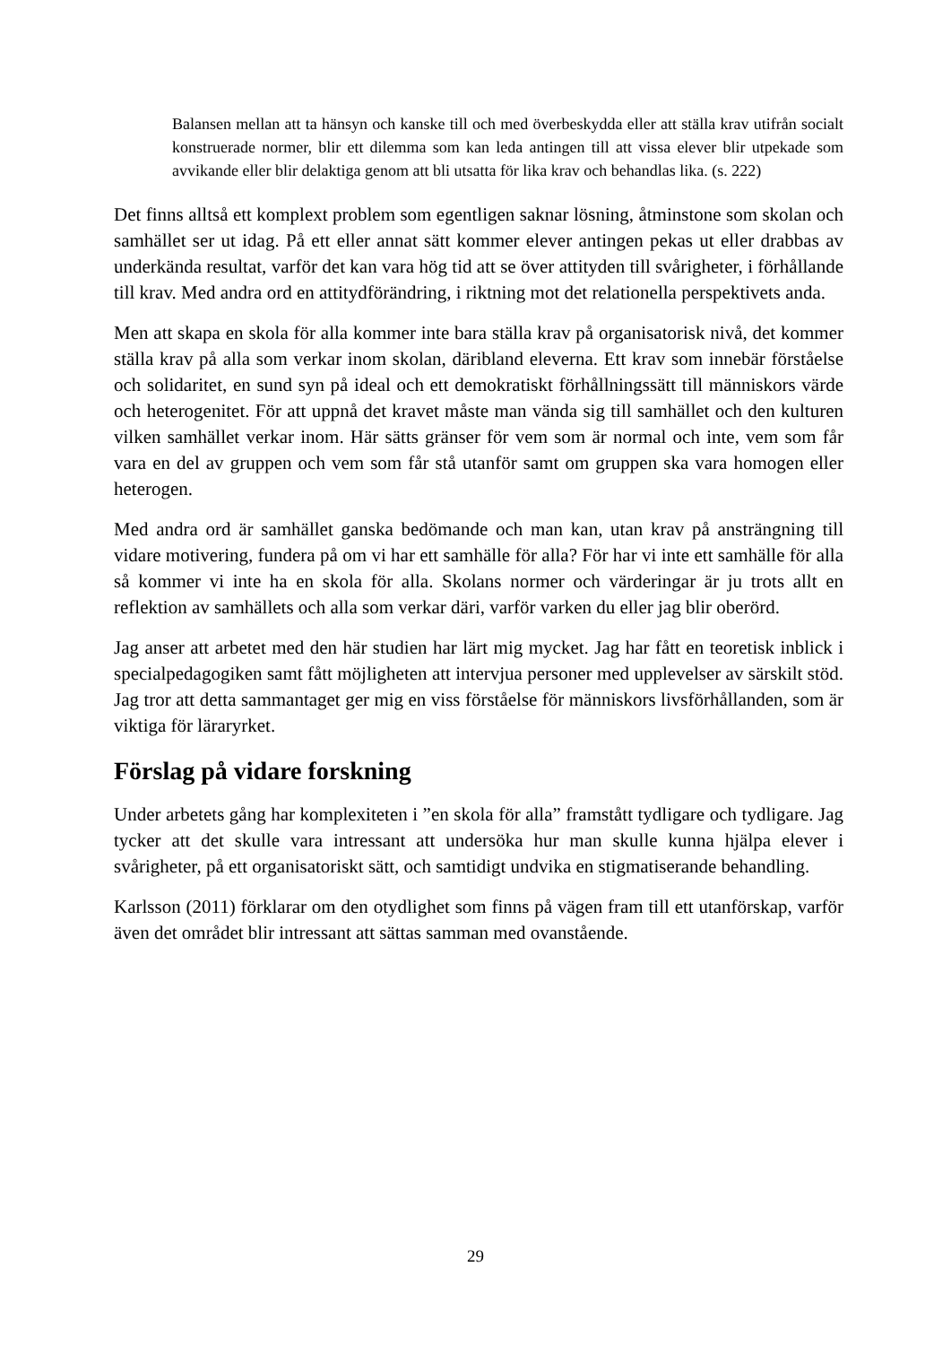Balansen mellan att ta hänsyn och kanske till och med överbeskydda eller att ställa krav utifrån socialt konstruerade normer, blir ett dilemma som kan leda antingen till att vissa elever blir utpekade som avvikande eller blir delaktiga genom att bli utsatta för lika krav och behandlas lika. (s. 222)
Det finns alltså ett komplext problem som egentligen saknar lösning, åtminstone som skolan och samhället ser ut idag. På ett eller annat sätt kommer elever antingen pekas ut eller drabbas av underkända resultat, varför det kan vara hög tid att se över attityden till svårigheter, i förhållande till krav. Med andra ord en attitydförändring, i riktning mot det relationella perspektivets anda.
Men att skapa en skola för alla kommer inte bara ställa krav på organisatorisk nivå, det kommer ställa krav på alla som verkar inom skolan, däribland eleverna. Ett krav som innebär förståelse och solidaritet, en sund syn på ideal och ett demokratiskt förhållningssätt till människors värde och heterogenitet. För att uppnå det kravet måste man vända sig till samhället och den kulturen vilken samhället verkar inom. Här sätts gränser för vem som är normal och inte, vem som får vara en del av gruppen och vem som får stå utanför samt om gruppen ska vara homogen eller heterogen.
Med andra ord är samhället ganska bedömande och man kan, utan krav på ansträngning till vidare motivering, fundera på om vi har ett samhälle för alla? För har vi inte ett samhälle för alla så kommer vi inte ha en skola för alla. Skolans normer och värderingar är ju trots allt en reflektion av samhällets och alla som verkar däri, varför varken du eller jag blir oberörd.
Jag anser att arbetet med den här studien har lärt mig mycket. Jag har fått en teoretisk inblick i specialpedagogiken samt fått möjligheten att intervjua personer med upplevelser av särskilt stöd. Jag tror att detta sammantaget ger mig en viss förståelse för människors livsförhållanden, som är viktiga för läraryrket.
Förslag på vidare forskning
Under arbetets gång har komplexiteten i ”en skola för alla” framstått tydligare och tydligare. Jag tycker att det skulle vara intressant att undersöka hur man skulle kunna hjälpa elever i svårigheter, på ett organisatoriskt sätt, och samtidigt undvika en stigmatiserande behandling.
Karlsson (2011) förklarar om den otydlighet som finns på vägen fram till ett utanförskap, varför även det området blir intressant att sättas samman med ovanstående.
29